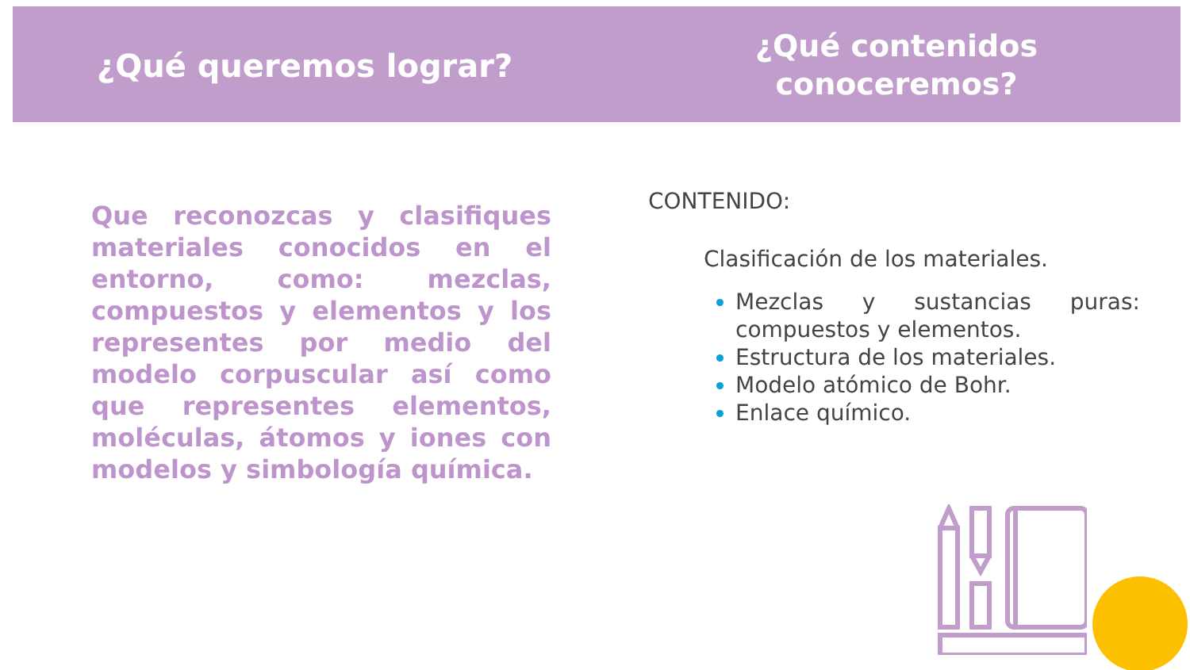¿Qué queremos lograr?
¿Qué contenidos
conoceremos?
Que reconozcas y clasifiques materiales conocidos en el entorno, como: mezclas, compuestos y elementos y los representes por medio del modelo corpuscular así como que representes elementos, moléculas, átomos y iones con modelos y simbología química.
CONTENIDO:
Clasificación de los materiales.
Mezclas y sustancias puras: compuestos y elementos.
Estructura de los materiales.
Modelo atómico de Bohr.
Enlace químico.